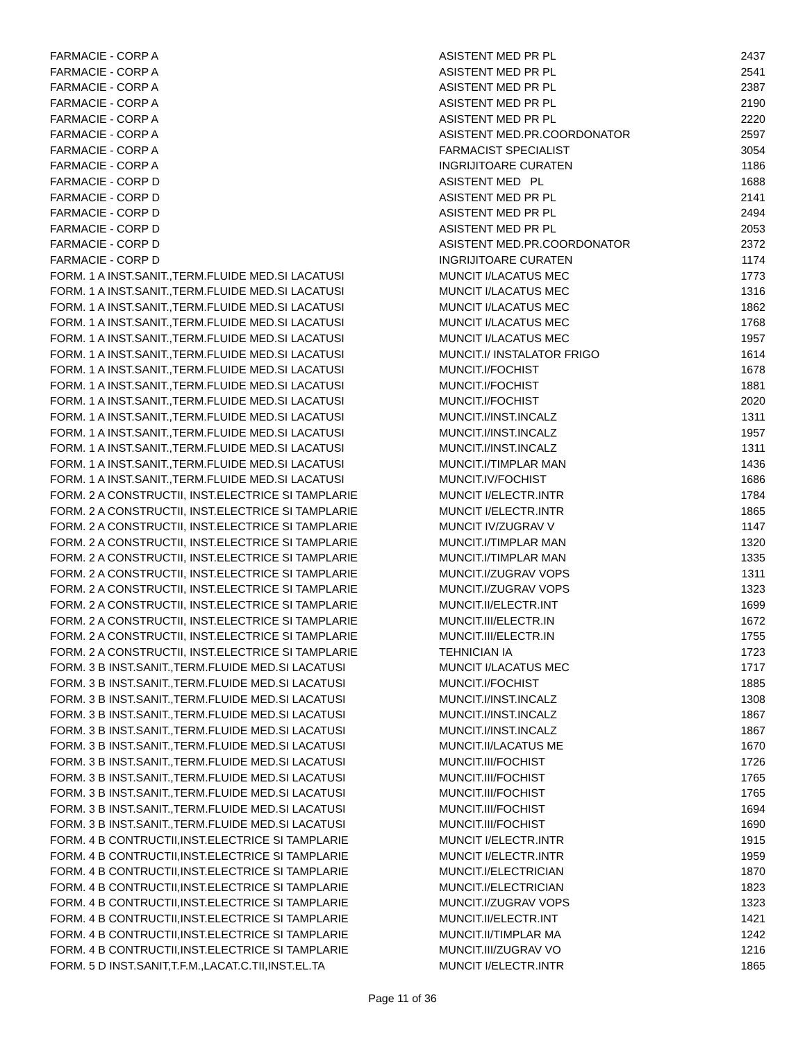| FARMACIE - CORP A | ASISTENT MED PR PL | 2437 |
| FARMACIE - CORP A | ASISTENT MED PR PL | 2541 |
| FARMACIE - CORP A | ASISTENT MED PR PL | 2387 |
| FARMACIE - CORP A | ASISTENT MED PR PL | 2190 |
| FARMACIE - CORP A | ASISTENT MED PR PL | 2220 |
| FARMACIE - CORP A | ASISTENT MED.PR.COORDONATOR | 2597 |
| FARMACIE - CORP A | FARMACIST SPECIALIST | 3054 |
| FARMACIE - CORP A | INGRIJITOARE CURATEN | 1186 |
| FARMACIE - CORP D | ASISTENT MED PL | 1688 |
| FARMACIE - CORP D | ASISTENT MED PR PL | 2141 |
| FARMACIE - CORP D | ASISTENT MED PR PL | 2494 |
| FARMACIE - CORP D | ASISTENT MED PR PL | 2053 |
| FARMACIE - CORP D | ASISTENT MED.PR.COORDONATOR | 2372 |
| FARMACIE - CORP D | INGRIJITOARE CURATEN | 1174 |
| FORM. 1 A INST.SANIT.,TERM.FLUIDE MED.SI LACATUSI | MUNCIT I/LACATUS MEC | 1773 |
| FORM. 1 A INST.SANIT.,TERM.FLUIDE MED.SI LACATUSI | MUNCIT I/LACATUS MEC | 1316 |
| FORM. 1 A INST.SANIT.,TERM.FLUIDE MED.SI LACATUSI | MUNCIT I/LACATUS MEC | 1862 |
| FORM. 1 A INST.SANIT.,TERM.FLUIDE MED.SI LACATUSI | MUNCIT I/LACATUS MEC | 1768 |
| FORM. 1 A INST.SANIT.,TERM.FLUIDE MED.SI LACATUSI | MUNCIT I/LACATUS MEC | 1957 |
| FORM. 1 A INST.SANIT.,TERM.FLUIDE MED.SI LACATUSI | MUNCIT.I/ INSTALATOR FRIGO | 1614 |
| FORM. 1 A INST.SANIT.,TERM.FLUIDE MED.SI LACATUSI | MUNCIT.I/FOCHIST | 1678 |
| FORM. 1 A INST.SANIT.,TERM.FLUIDE MED.SI LACATUSI | MUNCIT.I/FOCHIST | 1881 |
| FORM. 1 A INST.SANIT.,TERM.FLUIDE MED.SI LACATUSI | MUNCIT.I/FOCHIST | 2020 |
| FORM. 1 A INST.SANIT.,TERM.FLUIDE MED.SI LACATUSI | MUNCIT.I/INST.INCALZ | 1311 |
| FORM. 1 A INST.SANIT.,TERM.FLUIDE MED.SI LACATUSI | MUNCIT.I/INST.INCALZ | 1957 |
| FORM. 1 A INST.SANIT.,TERM.FLUIDE MED.SI LACATUSI | MUNCIT.I/INST.INCALZ | 1311 |
| FORM. 1 A INST.SANIT.,TERM.FLUIDE MED.SI LACATUSI | MUNCIT.I/TIMPLAR MAN | 1436 |
| FORM. 1 A INST.SANIT.,TERM.FLUIDE MED.SI LACATUSI | MUNCIT.IV/FOCHIST | 1686 |
| FORM. 2 A CONSTRUCTII, INST.ELECTRICE SI TAMPLARIE | MUNCIT I/ELECTR.INTR | 1784 |
| FORM. 2 A CONSTRUCTII, INST.ELECTRICE SI TAMPLARIE | MUNCIT I/ELECTR.INTR | 1865 |
| FORM. 2 A CONSTRUCTII, INST.ELECTRICE SI TAMPLARIE | MUNCIT IV/ZUGRAV V | 1147 |
| FORM. 2 A CONSTRUCTII, INST.ELECTRICE SI TAMPLARIE | MUNCIT.I/TIMPLAR MAN | 1320 |
| FORM. 2 A CONSTRUCTII, INST.ELECTRICE SI TAMPLARIE | MUNCIT.I/TIMPLAR MAN | 1335 |
| FORM. 2 A CONSTRUCTII, INST.ELECTRICE SI TAMPLARIE | MUNCIT.I/ZUGRAV VOPS | 1311 |
| FORM. 2 A CONSTRUCTII, INST.ELECTRICE SI TAMPLARIE | MUNCIT.I/ZUGRAV VOPS | 1323 |
| FORM. 2 A CONSTRUCTII, INST.ELECTRICE SI TAMPLARIE | MUNCIT.II/ELECTR.INT | 1699 |
| FORM. 2 A CONSTRUCTII, INST.ELECTRICE SI TAMPLARIE | MUNCIT.III/ELECTR.IN | 1672 |
| FORM. 2 A CONSTRUCTII, INST.ELECTRICE SI TAMPLARIE | MUNCIT.III/ELECTR.IN | 1755 |
| FORM. 2 A CONSTRUCTII, INST.ELECTRICE SI TAMPLARIE | TEHNICIAN IA | 1723 |
| FORM. 3 B INST.SANIT.,TERM.FLUIDE MED.SI LACATUSI | MUNCIT I/LACATUS MEC | 1717 |
| FORM. 3 B INST.SANIT.,TERM.FLUIDE MED.SI LACATUSI | MUNCIT.I/FOCHIST | 1885 |
| FORM. 3 B INST.SANIT.,TERM.FLUIDE MED.SI LACATUSI | MUNCIT.I/INST.INCALZ | 1308 |
| FORM. 3 B INST.SANIT.,TERM.FLUIDE MED.SI LACATUSI | MUNCIT.I/INST.INCALZ | 1867 |
| FORM. 3 B INST.SANIT.,TERM.FLUIDE MED.SI LACATUSI | MUNCIT.I/INST.INCALZ | 1867 |
| FORM. 3 B INST.SANIT.,TERM.FLUIDE MED.SI LACATUSI | MUNCIT.II/LACATUS ME | 1670 |
| FORM. 3 B INST.SANIT.,TERM.FLUIDE MED.SI LACATUSI | MUNCIT.III/FOCHIST | 1726 |
| FORM. 3 B INST.SANIT.,TERM.FLUIDE MED.SI LACATUSI | MUNCIT.III/FOCHIST | 1765 |
| FORM. 3 B INST.SANIT.,TERM.FLUIDE MED.SI LACATUSI | MUNCIT.III/FOCHIST | 1765 |
| FORM. 3 B INST.SANIT.,TERM.FLUIDE MED.SI LACATUSI | MUNCIT.III/FOCHIST | 1694 |
| FORM. 3 B INST.SANIT.,TERM.FLUIDE MED.SI LACATUSI | MUNCIT.III/FOCHIST | 1690 |
| FORM. 4 B CONTRUCTII,INST.ELECTRICE SI TAMPLARIE | MUNCIT I/ELECTR.INTR | 1915 |
| FORM. 4 B CONTRUCTII,INST.ELECTRICE SI TAMPLARIE | MUNCIT I/ELECTR.INTR | 1959 |
| FORM. 4 B CONTRUCTII,INST.ELECTRICE SI TAMPLARIE | MUNCIT.I/ELECTRICIAN | 1870 |
| FORM. 4 B CONTRUCTII,INST.ELECTRICE SI TAMPLARIE | MUNCIT.I/ELECTRICIAN | 1823 |
| FORM. 4 B CONTRUCTII,INST.ELECTRICE SI TAMPLARIE | MUNCIT.I/ZUGRAV VOPS | 1323 |
| FORM. 4 B CONTRUCTII,INST.ELECTRICE SI TAMPLARIE | MUNCIT.II/ELECTR.INT | 1421 |
| FORM. 4 B CONTRUCTII,INST.ELECTRICE SI TAMPLARIE | MUNCIT.II/TIMPLAR MA | 1242 |
| FORM. 4 B CONTRUCTII,INST.ELECTRICE SI TAMPLARIE | MUNCIT.III/ZUGRAV VO | 1216 |
| FORM. 5 D INST.SANIT,T.F.M.,LACAT.C.TII,INST.EL.TA | MUNCIT I/ELECTR.INTR | 1865 |
Page 11 of 36